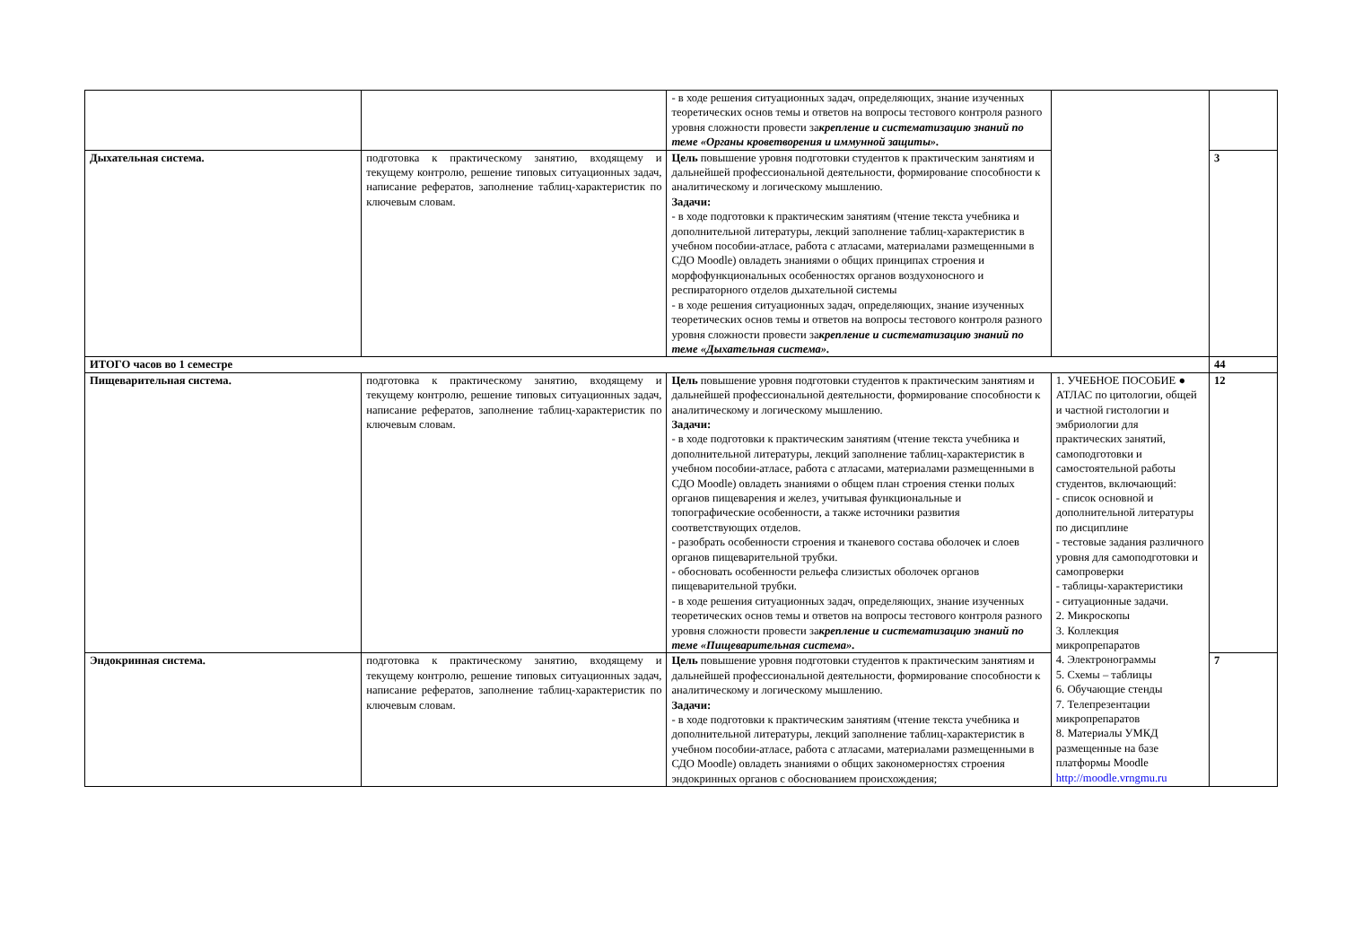| | | - в ходе решения ситуационных задач, определяющих, знание изученных теоретических основ темы и ответов на вопросы тестового контроля разного уровня сложности провести за крепление и систематизацию знаний по теме «Органы кроветворения и иммунной защиты». | | |
| Дыхательная система. | подготовка к практическому занятию, входящему и текущему контролю, решение типовых ситуационных задач, написание рефератов, заполнение таблиц-характеристик по ключевым словам. | Цель повышение уровня подготовки студентов к практическим занятиям и дальнейшей профессиональной деятельности, формирование способности к аналитическому и логическому мышлению. Задачи: - в ходе подготовки к практическим занятиям (чтение текста учебника и дополнительной литературы, лекций заполнение таблиц-характеристик в учебном пособии-атласе, работа с атласами, материалами размещенными в СДО Moodle) овладеть знаниями о общих принципах строения и морфофункциональных особенностях органов воздухоносного и респираторного отделов дыхательной системы - в ходе решения ситуационных задач, определяющих, знание изученных теоретических основ темы и ответов на вопросы тестового контроля разного уровня сложности провести за крепление и систематизацию знаний по теме «Дыхательная система». | | 3 |
| ИТОГО часов во 1 семестре | | | | 44 |
| Пищеварительная система. | подготовка к практическому занятию, входящему и текущему контролю, решение типовых ситуационных задач, написание рефератов, заполнение таблиц-характеристик по ключевым словам. | Цель повышение уровня подготовки студентов к практическим занятиям и дальнейшей профессиональной деятельности, формирование способности к аналитическому и логическому мышлению. Задачи: - в ходе подготовки к практическим занятиям (чтение текста учебника и дополнительной литературы, лекций заполнение таблиц-характеристик в учебном пособии-атласе, работа с атласами, материалами размещенными в СДО Moodle) овладеть знаниями о общем план строения стенки полых органов пищеварения и желез, учитывая функциональные и топографические особенности, а также источники развития соответствующих отделов. - разобрать особенности строения и тканевого состава оболочек и слоев органов пищеварительной трубки. - обосновать особенности рельефа слизистых оболочек органов пищеварительной трубки. - в ходе решения ситуационных задач, определяющих, знание изученных теоретических основ темы и ответов на вопросы тестового контроля разного уровня сложности провести за крепление и систематизацию знаний по теме «Пищеварительная система». | 1. УЧЕБНОЕ ПОСОБИЕ ● АТЛАС по цитологии, общей и частной гистологии и эмбриологии для практических занятий, самоподготовки и самостоятельной работы студентов, включающий: - список основной и дополнительной литературы по дисциплине - тестовые задания различного уровня для самоподготовки и самопроверки - таблицы-характеристики - ситуационные задачи. 2. Микроскопы 3. Коллекция микропрепаратов 4. Электронограммы 5. Схемы – таблицы 6. Обучающие стенды 7. Телепрезентации микропрепаратов 8. Материалы УМКД размещенные на базе платформы Moodle http://moodle.vrngmu.ru | 12 |
| Эндокринная система. | подготовка к практическому занятию, входящему и текущему контролю, решение типовых ситуационных задач, написание рефератов, заполнение таблиц-характеристик по ключевым словам. | Цель повышение уровня подготовки студентов к практическим занятиям и дальнейшей профессиональной деятельности, формирование способности к аналитическому и логическому мышлению. Задачи: - в ходе подготовки к практическим занятиям (чтение текста учебника и дополнительной литературы, лекций заполнение таблиц-характеристик в учебном пособии-атласе, работа с атласами, материалами размещенными в СДО Moodle) овладеть знаниями о общих закономерностях строения эндокринных органов с обоснованием происхождения; | | 7 |